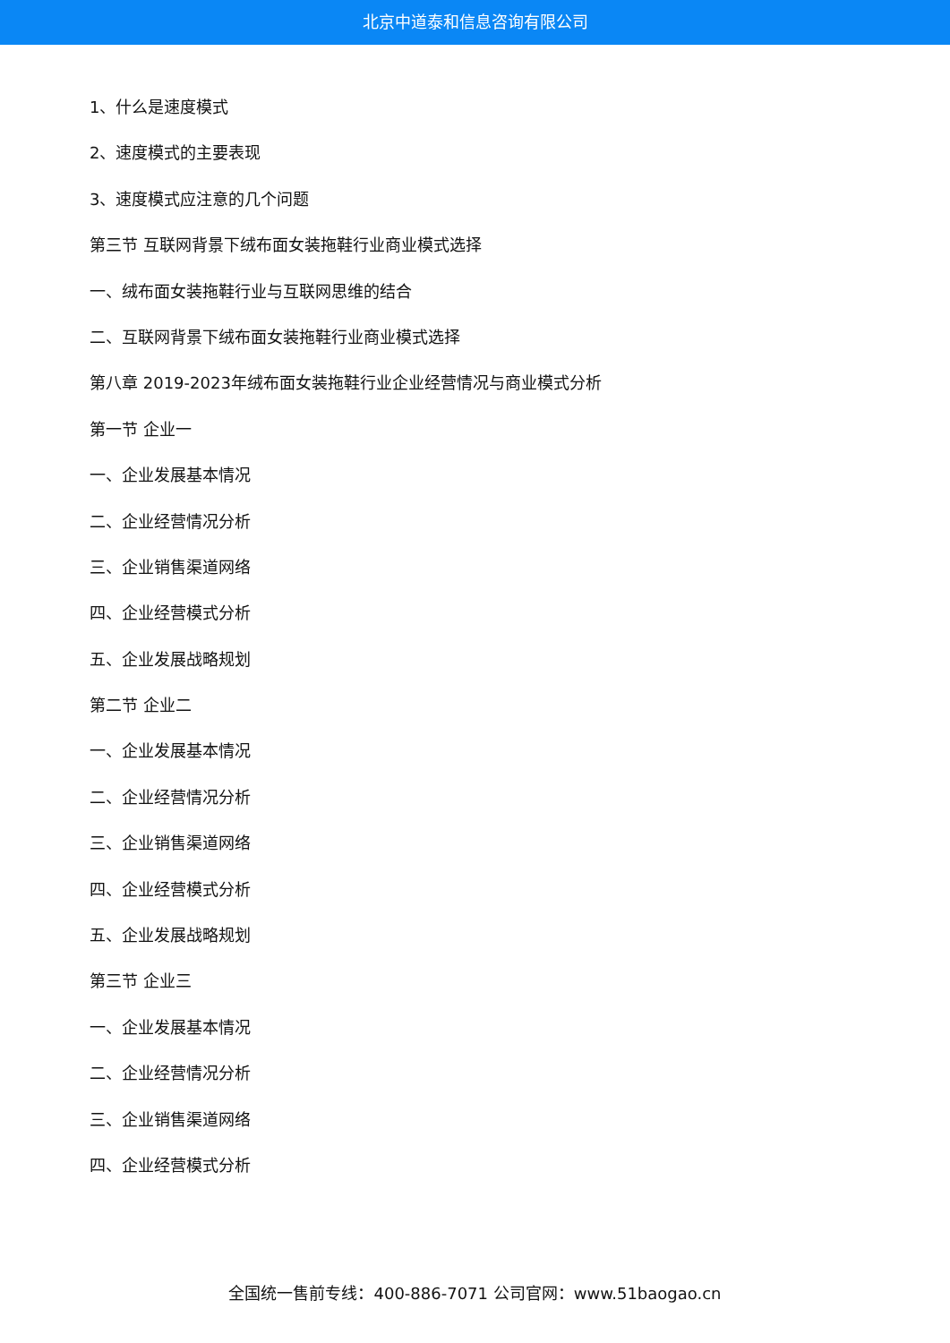北京中道泰和信息咨询有限公司
1、什么是速度模式
2、速度模式的主要表现
3、速度模式应注意的几个问题
第三节 互联网背景下绒布面女装拖鞋行业商业模式选择
一、绒布面女装拖鞋行业与互联网思维的结合
二、互联网背景下绒布面女装拖鞋行业商业模式选择
第八章 2019-2023年绒布面女装拖鞋行业企业经营情况与商业模式分析
第一节 企业一
一、企业发展基本情况
二、企业经营情况分析
三、企业销售渠道网络
四、企业经营模式分析
五、企业发展战略规划
第二节 企业二
一、企业发展基本情况
二、企业经营情况分析
三、企业销售渠道网络
四、企业经营模式分析
五、企业发展战略规划
第三节 企业三
一、企业发展基本情况
二、企业经营情况分析
三、企业销售渠道网络
四、企业经营模式分析
全国统一售前专线：400-886-7071 公司官网：www.51baogao.cn